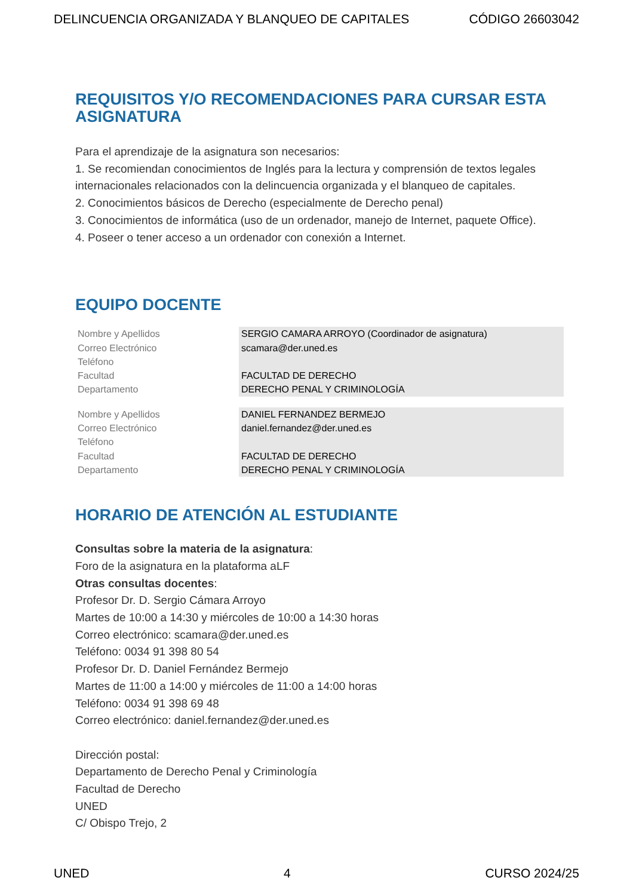DELINCUENCIA ORGANIZADA Y BLANQUEO DE CAPITALES CÓDIGO 26603042
REQUISITOS Y/O RECOMENDACIONES PARA CURSAR ESTA ASIGNATURA
Para el aprendizaje de la asignatura son necesarios:
1. Se recomiendan conocimientos de Inglés para la lectura y comprensión de textos legales internacionales relacionados con la delincuencia organizada y el blanqueo de capitales.
2. Conocimientos básicos de Derecho (especialmente de Derecho penal)
3. Conocimientos de informática (uso de un ordenador, manejo de Internet, paquete Office).
4. Poseer o tener acceso a un ordenador con conexión a Internet.
EQUIPO DOCENTE
| Nombre y Apellidos | SERGIO CAMARA ARROYO (Coordinador de asignatura) |
| Correo Electrónico | scamara@der.uned.es |
| Teléfono | |
| Facultad | FACULTAD DE DERECHO |
| Departamento | DERECHO PENAL Y CRIMINOLOGÍA |
| Nombre y Apellidos | DANIEL FERNANDEZ BERMEJO |
| Correo Electrónico | daniel.fernandez@der.uned.es |
| Teléfono | |
| Facultad | FACULTAD DE DERECHO |
| Departamento | DERECHO PENAL Y CRIMINOLOGÍA |
HORARIO DE ATENCIÓN AL ESTUDIANTE
Consultas sobre la materia de la asignatura:
Foro de la asignatura en la plataforma aLF
Otras consultas docentes:
Profesor Dr. D. Sergio Cámara Arroyo
Martes de 10:00 a 14:30 y miércoles de 10:00 a 14:30 horas
Correo electrónico: scamara@der.uned.es
Teléfono: 0034 91 398 80 54
Profesor Dr. D. Daniel Fernández Bermejo
Martes de 11:00 a 14:00 y miércoles de 11:00 a 14:00 horas
Teléfono: 0034 91 398 69 48
Correo electrónico: daniel.fernandez@der.uned.es
Dirección postal:
Departamento de Derecho Penal y Criminología
Facultad de Derecho
UNED
C/ Obispo Trejo, 2
UNED 4 CURSO 2024/25